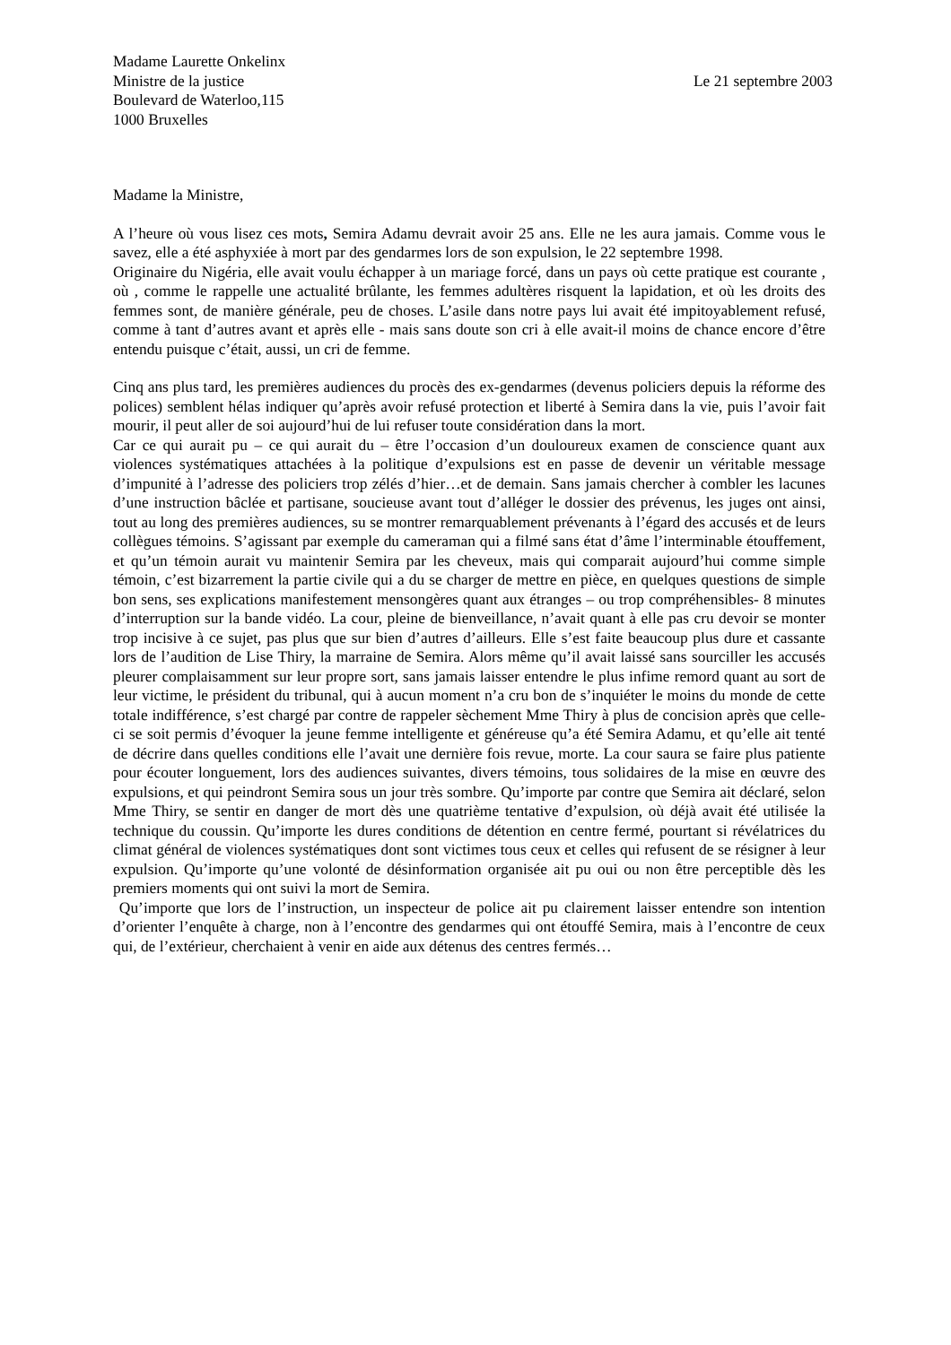Madame Laurette Onkelinx
Ministre de la justice Le 21 septembre 2003
Boulevard de Waterloo,115
1000 Bruxelles
Madame la Ministre,
A l’heure où vous lisez ces mots, Semira Adamu devrait avoir 25 ans. Elle ne les aura jamais. Comme vous le savez, elle a été asphyxiée à mort par des gendarmes lors de son expulsion, le 22 septembre 1998.
Originaire du Nigéria, elle avait voulu échapper à un mariage forcé, dans un pays où cette pratique est courante , où , comme le rappelle une actualité brûlante, les femmes adultères risquent la lapidation, et où les droits des femmes sont, de manière générale, peu de choses. L’asile dans notre pays lui avait été impitoyablement refusé, comme à tant d’autres avant et après elle - mais sans doute son cri à elle avait-il moins de chance encore d’être entendu puisque c’était, aussi, un cri de femme.
Cinq ans plus tard, les premières audiences du procès des ex-gendarmes (devenus policiers depuis la réforme des polices) semblent hélas indiquer qu’après avoir refusé protection et liberté à Semira dans la vie, puis l’avoir fait mourir, il peut aller de soi aujourd’hui de lui refuser toute considération dans la mort.
Car ce qui aurait pu – ce qui aurait du – être l’occasion d’un douloureux examen de conscience quant aux violences systématiques attachées à la politique d’expulsions est en passe de devenir un véritable message d’impunité à l’adresse des policiers trop zélés d’hier…et de demain. Sans jamais chercher à combler les lacunes d’une instruction bâclée et partisane, soucieuse avant tout d’alléger le dossier des prévenus, les juges ont ainsi, tout au long des premières audiences, su se montrer remarquablement prévenants à l’égard des accusés et de leurs collègues témoins. S’agissant par exemple du cameraman qui a filmé sans état d’âme l’interminable étouffement, et qu’un témoin aurait vu maintenir Semira par les cheveux, mais qui comparait aujourd’hui comme simple témoin, c’est bizarrement la partie civile qui a du se charger de mettre en pièce, en quelques questions de simple bon sens, ses explications manifestement mensongères quant aux étranges – ou trop compréhensibles- 8 minutes d’interruption sur la bande vidéo. La cour, pleine de bienveillance, n’avait quant à elle pas cru devoir se monter trop incisive à ce sujet, pas plus que sur bien d’autres d’ailleurs. Elle s’est faite beaucoup plus dure et cassante lors de l’audition de Lise Thiry, la marraine de Semira. Alors même qu’il avait laissé sans sourciller les accusés pleurer complaisamment sur leur propre sort, sans jamais laisser entendre le plus infime remord quant au sort de leur victime, le président du tribunal, qui à aucun moment n’a cru bon de s’inquiéter le moins du monde de cette totale indifférence, s’est chargé par contre de rappeler sèchement Mme Thiry à plus de concision après que celle-ci se soit permis d’évoquer la jeune femme intelligente et généreuse qu’a été Semira Adamu, et qu’elle ait tenté de décrire dans quelles conditions elle l’avait une dernière fois revue, morte. La cour saura se faire plus patiente pour écouter longuement, lors des audiences suivantes, divers témoins, tous solidaires de la mise en œuvre des expulsions, et qui peindront Semira sous un jour très sombre. Qu’importe par contre que Semira ait déclaré, selon Mme Thiry, se sentir en danger de mort dès une quatrième tentative d’expulsion, où déjà avait été utilisée la technique du coussin. Qu’importe les dures conditions de détention en centre fermé, pourtant si révélatrices du climat général de violences systématiques dont sont victimes tous ceux et celles qui refusent de se résigner à leur expulsion. Qu’importe qu’une volonté de désinformation organisée ait pu oui ou non être perceptible dès les premiers moments qui ont suivi la mort de Semira.
Qu’importe que lors de l’instruction, un inspecteur de police ait pu clairement laisser entendre son intention d’orienter l’enquête à charge, non à l’encontre des gendarmes qui ont étouffé Semira, mais à l’encontre de ceux qui, de l’extérieur, cherchaient à venir en aide aux détenus des centres fermés…